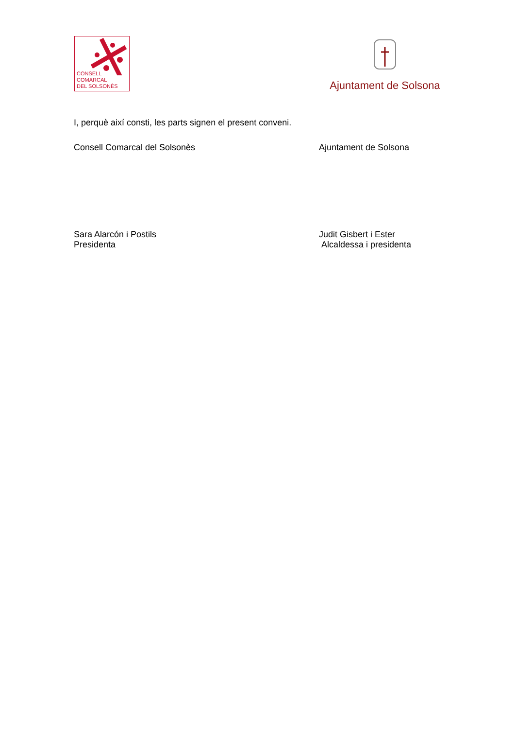CONSELL
COMARCAL
DEL SOLSONÈS
Ajuntament de Solsona
I, perquè així consti, les parts signen el present conveni.
Consell Comarcal del Solsonès Ajuntament de Solsona
Sara Alarcón i Postils
Presidenta
Judit Gisbert i Ester
Alcaldessa i presidenta